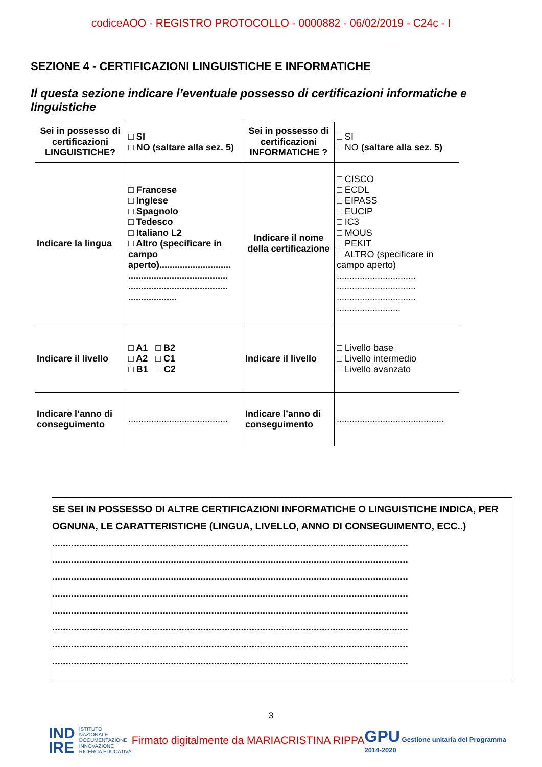codiceAOO - REGISTRO PROTOCOLLO - 0000882 - 06/02/2019 - C24c - I
SEZIONE 4 - CERTIFICAZIONI LINGUISTICHE E INFORMATICHE
Il questa sezione indicare l’eventuale possesso di certificazioni informatiche e linguistiche
| Sei in possesso di certificazioni LINGUISTICHE? | □ SI □ NO (saltare alla sez. 5) | Sei in possesso di certificazioni INFORMATICHE ? | □ SI □ NO (saltare alla sez. 5) |
| Indicare la lingua | □ Francese □ Inglese □ Spagnolo □ Tedesco □ Italiano L2 □ Altro (specificare in campo aperto)............................ ....................................... ....................................... ................... | Indicare il nome della certificazione | □ CISCO □ ECDL □ EIPASS □ EUCIP □ IC3 □ MOUS □ PEKIT □ ALTRO (specificare in campo aperto) ............................... ............................... ............................... ......................... |
| Indicare il livello | □ A1 □ B2 □ A2 □ C1 □ B1 □ C2 | Indicare il livello | □ Livello base □ Livello intermedio □ Livello avanzato |
| Indicare l’anno di conseguimento | ....................................... | Indicare l’anno di conseguimento | .......................................... |
SE SEI IN POSSESSO DI ALTRE CERTIFICAZIONI INFORMATICHE O LINGUISTICHE INDICA, PER OGNUNA, LE CARATTERISTICHE (LINGUA, LIVELLO, ANNO DI CONSEGUIMENTO, ECC..)
....................................................................................................................................
....................................................................................................................................
....................................................................................................................................
....................................................................................................................................
....................................................................................................................................
....................................................................................................................................
....................................................................................................................................
....................................................................................................................................
3
IND
IRE
ISTITUTO
NAZIONALE
DOCUMENTAZIONE
INNOVAZIONE
RICERCA EDUCATIVA
Firmato digitalmente da MARIACRISTINA RIPPA
GPU Gestione unitaria del Programma
2014-2020